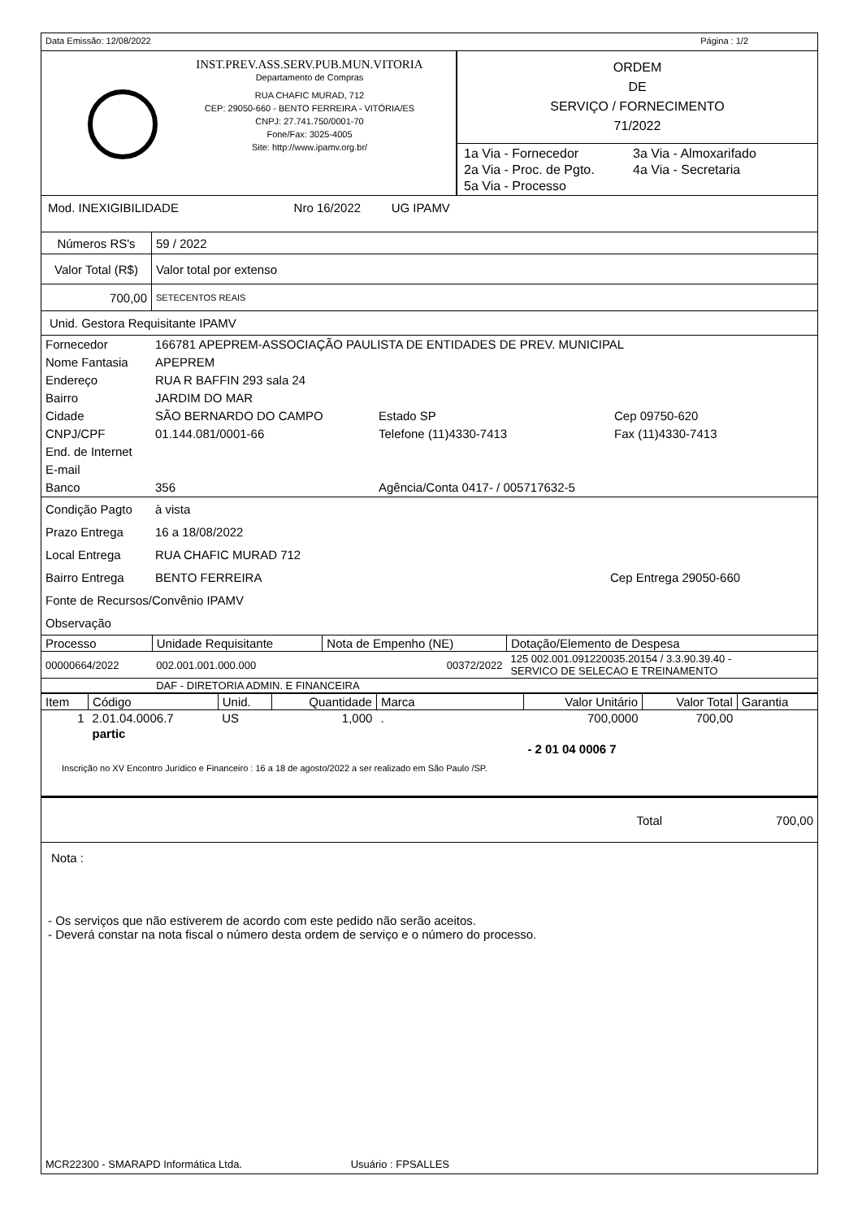Data Emissão: 12/08/2022 Página : 1/2
INST.PREV.ASS.SERV.PUB.MUN.VITORIA
Departamento de Compras
RUA CHAFIC MURAD, 712
CEP: 29050-660 - BENTO FERREIRA - VITÓRIA/ES
CNPJ: 27.741.750/0001-70
Fone/Fax: 3025-4005
Site: http://www.ipamv.org.br/
ORDEM
DE
SERVIÇO / FORNECIMENTO
71/2022
1a Via - Fornecedor 3a Via - Almoxarifado 2a Via - Proc. de Pgto. 4a Via - Secretaria 5a Via - Processo
Mod. INEXIGIBILIDADE Nro 16/2022 UG IPAMV
| Números RS's | 59 / 2022 |
| Valor Total (R$) | Valor total por extenso |
| 700,00 | SETECENTOS REAIS |
Unid. Gestora Requisitante IPAMV
| Fornecedor | 166781 APEPREM-ASSOCIAÇÃO PAULISTA DE ENTIDADES DE PREV. MUNICIPAL | | |
| Nome Fantasia | APEPREM | | |
| Endereço | RUA R BAFFIN 293 sala 24 | | |
| Bairro | JARDIM DO MAR | | |
| Cidade | SÃO BERNARDO DO CAMPO | Estado SP | Cep 09750-620 |
| CNPJ/CPF | 01.144.081/0001-66 | Telefone (11)4330-7413 | Fax (11)4330-7413 |
| End. de Internet | | | |
| E-mail | | | |
| Banco | 356 | Agência/Conta 0417- / 005717632-5 | |
| Condição Pagto | à vista | |
| Prazo Entrega | 16 a 18/08/2022 | |
| Local Entrega | RUA CHAFIC MURAD 712 | |
| Bairro Entrega | BENTO FERREIRA | Cep Entrega 29050-660 |
| Fonte de Recursos/Convênio IPAMV | | |
| Observação | | |
| Processo | Unidade Requisitante | Nota de Empenho (NE) | Dotação/Elemento de Despesa |
| --- | --- | --- | --- |
| 00000664/2022 | 002.001.001.000.000 | 00372/2022 | 125 002.001.091220035.20154 / 3.3.90.39.40 - SERVICO DE SELECAO E TREINAMENTO |
| | DAF - DIRETORIA ADMIN. E FINANCEIRA | | |
| Item | Código | Unid. | Quantidade | Marca | Valor Unitário | Valor Total | Garantia |
| --- | --- | --- | --- | --- | --- | --- | --- |
| 1 | 2.01.04.0006.7 | US | 1,000 | . | 700,0000 | 700,00 | |
| | partic | | | | | | |
| | | | | | - 2 01 04 0006 7 | | |
| Inscrição no XV Encontro Jurídico e Financeiro : 16 a 18 de agosto/2022 a ser realizado em São Paulo /SP. | | | | | | | |
Total 700,00
Nota :
- Os serviços que não estiverem de acordo com este pedido não serão aceitos.
- Deverá constar na nota fiscal o número desta ordem de serviço e o número do processo.
MCR22300 - SMARAPD Informática Ltda. Usuário : FPSALLES